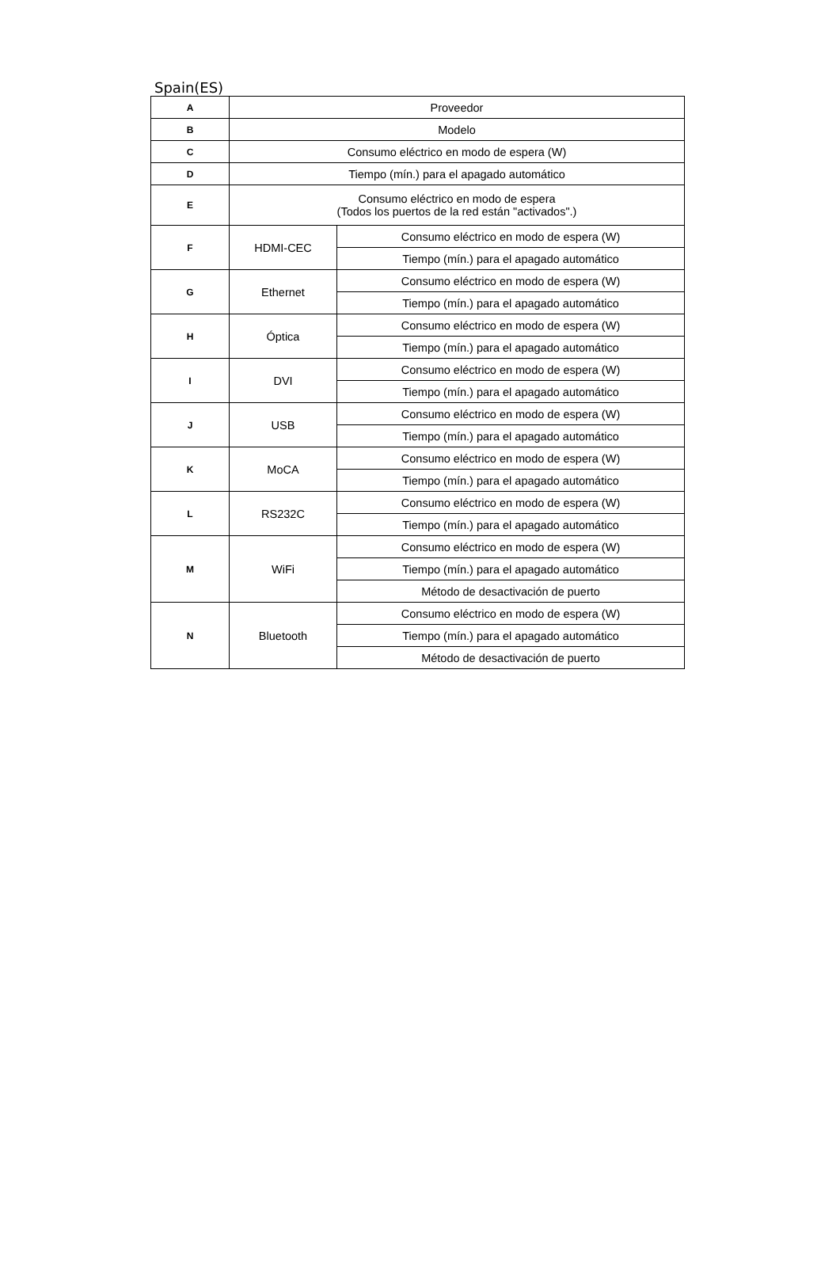Spain(ES)
| A | Proveedor | |
| B | Modelo | |
| C | Consumo eléctrico en modo de espera (W) | |
| D | Tiempo (mín.) para el apagado automático | |
| E | Consumo eléctrico en modo de espera (Todos los puertos de la red están "activados".) | |
| F | HDMI-CEC | Consumo eléctrico en modo de espera (W) |
| | | Tiempo (mín.) para el apagado automático |
| G | Ethernet | Consumo eléctrico en modo de espera (W) |
| | | Tiempo (mín.) para el apagado automático |
| H | Óptica | Consumo eléctrico en modo de espera (W) |
| | | Tiempo (mín.) para el apagado automático |
| I | DVI | Consumo eléctrico en modo de espera (W) |
| | | Tiempo (mín.) para el apagado automático |
| J | USB | Consumo eléctrico en modo de espera (W) |
| | | Tiempo (mín.) para el apagado automático |
| K | MoCA | Consumo eléctrico en modo de espera (W) |
| | | Tiempo (mín.) para el apagado automático |
| L | RS232C | Consumo eléctrico en modo de espera (W) |
| | | Tiempo (mín.) para el apagado automático |
| M | WiFi | Consumo eléctrico en modo de espera (W) |
| | | Tiempo (mín.) para el apagado automático |
| | | Método de desactivación de puerto |
| N | Bluetooth | Consumo eléctrico en modo de espera (W) |
| | | Tiempo (mín.) para el apagado automático |
| | | Método de desactivación de puerto |